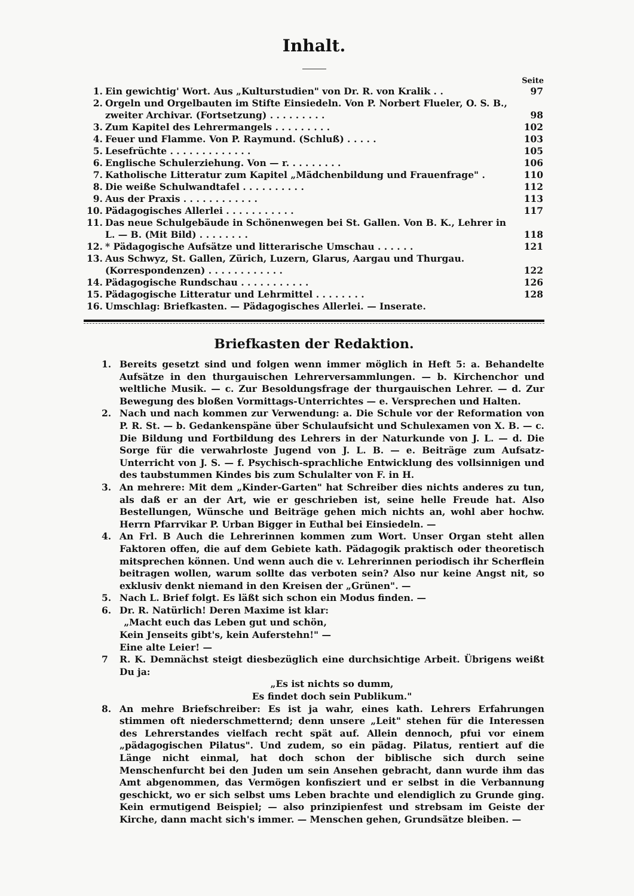Inhalt.
| Seite | | |
| --- | --- | --- |
| 1. | Ein gewichtig' Wort. Aus „Kulturstudien" von Dr. R. von Kralik . . | 97 |
| 2. | Orgeln und Orgelbauten im Stifte Einsiedeln. Von P. Norbert Flueler, O. S. B., zweiter Archivar. (Fortsetzung) . . . . . . . . . | 98 |
| 3. | Zum Kapitel des Lehrermangels . . . . . . . . . | 102 |
| 4. | Feuer und Flamme. Von P. Raymund. (Schluß) . . . . . | 103 |
| 5. | Lesefrüchte . . . . . . . . . . . . . | 105 |
| 6. | Englische Schulerziehung. Von — r. . . . . . . . . | 106 |
| 7. | Katholische Litteratur zum Kapitel „Mädchenbildung und Frauenfrage" . | 110 |
| 8. | Die weiße Schulwandtafel . . . . . . . . . . | 112 |
| 9. | Aus der Praxis . . . . . . . . . . . . | 113 |
| 10. | Pädagogisches Allerlei . . . . . . . . . . . | 117 |
| 11. | Das neue Schulgebäude in Schönenwegen bei St. Gallen. Von B. K., Lehrer in L. — B. (Mit Bild) . . . . . . . . | 118 |
| 12. | * Pädagogische Aufsätze und litterarische Umschau . . . . . . | 121 |
| 13. | Aus Schwyz, St. Gallen, Zürich, Luzern, Glarus, Aargau und Thurgau. (Korrespondenzen) . . . . . . . . . . . . | 122 |
| 14. | Pädagogische Rundschau . . . . . . . . . . . | 126 |
| 15. | Pädagogische Litteratur und Lehrmittel . . . . . . . . | 128 |
| 16. | Umschlag: Briefkasten. — Pädagogisches Allerlei. — Inserate. | |
Briefkasten der Redaktion.
1. Bereits gesetzt sind und folgen wenn immer möglich in Heft 5: a. Behandelte Aufsätze in den thurgauischen Lehrerversammlungen. — b. Kirchenchor und weltliche Musik. — c. Zur Besoldungsfrage der thurgauischen Lehrer. — d. Zur Bewegung des bloßen Vormittags-Unterrichtes — e. Versprechen und Halten.
2. Nach und nach kommen zur Verwendung: a. Die Schule vor der Reformation von P. R. St. — b. Gedankenspäne über Schulaufsicht und Schulexamen von X. B. — c. Die Bildung und Fortbildung des Lehrers in der Naturkunde von J. L. — d. Die Sorge für die verwahrloste Jugend von J. L. B. — e. Beiträge zum Aufsatz-Unterricht von J. S. — f. Psychisch-sprachliche Entwicklung des vollsinnigen und des taubstummen Kindes bis zum Schulalter von F. in H.
3. An mehrere: Mit dem „Kinder-Garten" hat Schreiber dies nichts anderes zu tun, als daß er an der Art, wie er geschrieben ist, seine helle Freude hat. Also Bestellungen, Wünsche und Beiträge gehen mich nichts an, wohl aber hochw. Herrn Pfarrvikar P. Urban Bigger in Euthal bei Einsiedeln. —
4. An Frl. B Auch die Lehrerinnen kommen zum Wort. Unser Organ steht allen Faktoren offen, die auf dem Gebiete kath. Pädagogik praktisch oder theoretisch mitsprechen können. Und wenn auch die v. Lehrerinnen periodisch ihr Scherflein beitragen wollen, warum sollte das verboten sein? Also nur keine Angst nit, so exklusiv denkt niemand in den Kreisen der „Grünen". —
5. Nach L. Brief folgt. Es läßt sich schon ein Modus finden. —
6. Dr. R. Natürlich! Deren Maxime ist klar:
„Macht euch das Leben gut und schön,
Kein Jenseits gibt's, kein Auferstehn!" —
Eine alte Leier! —
7 R. K. Demnächst steigt diesbezüglich eine durchsichtige Arbeit. Übrigens weißt Du ja:
„Es ist nichts so dumm,
Es findet doch sein Publikum."
8. An mehre Briefschreiber: Es ist ja wahr, eines kath. Lehrers Erfahrungen stimmen oft niederschmetternd; denn unsere „Leit" stehen für die Interessen des Lehrerstandes vielfach recht spät auf. Allein dennoch, pfui vor einem „pädagogischen Pilatus". Und zudem, so ein pädag. Pilatus, rentiert auf die Länge nicht einmal, hat doch schon der biblische sich durch seine Menschenfurcht bei den Juden um sein Ansehen gebracht, dann wurde ihm das Amt abgenommen, das Vermögen konfisziert und er selbst in die Verbannung geschickt, wo er sich selbst ums Leben brachte und elendiglich zu Grunde ging. Kein ermutigend Beispiel; — also prinzipienfest und strebsam im Geiste der Kirche, dann macht sich's immer. — Menschen gehen, Grundsätze bleiben. —